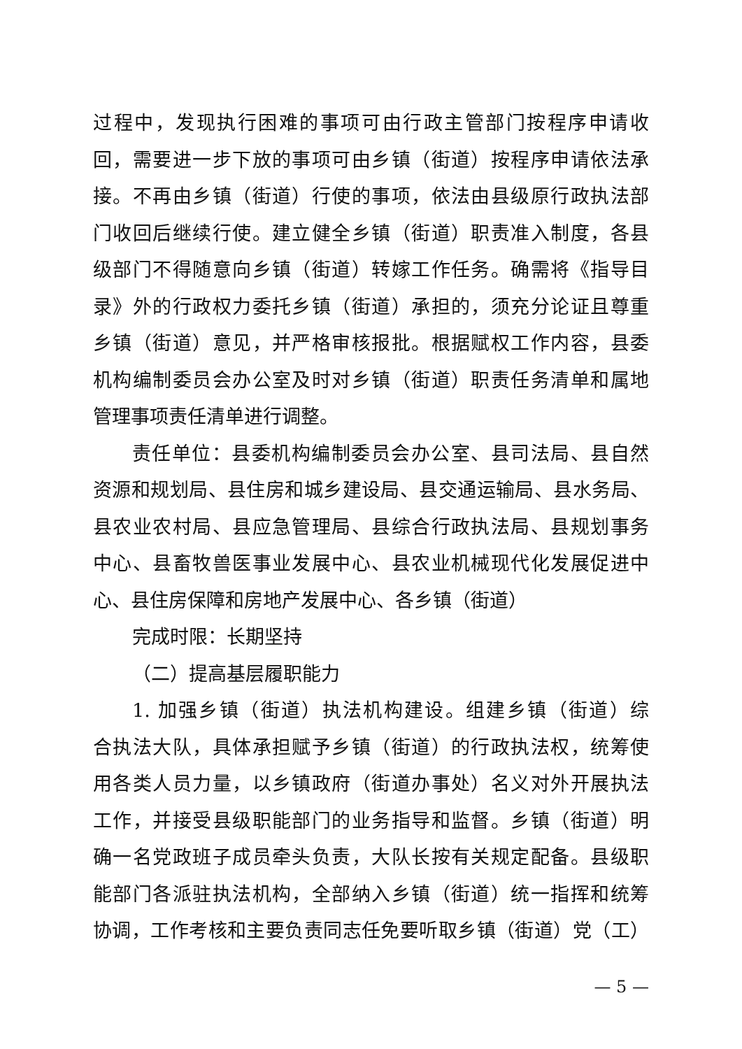过程中，发现执行困难的事项可由行政主管部门按程序申请收
回，需要进一步下放的事项可由乡镇（街道）按程序申请依法承
接。不再由乡镇（街道）行使的事项，依法由县级原行政执法部
门收回后继续行使。建立健全乡镇（街道）职责准入制度，各县
级部门不得随意向乡镇（街道）转嫁工作任务。确需将《指导目
录》外的行政权力委托乡镇（街道）承担的，须充分论证且尊重
乡镇（街道）意见，并严格审核报批。根据赋权工作内容，县委
机构编制委员会办公室及时对乡镇（街道）职责任务清单和属地
管理事项责任清单进行调整。
责任单位：县委机构编制委员会办公室、县司法局、县自然
资源和规划局、县住房和城乡建设局、县交通运输局、县水务局、
县农业农村局、县应急管理局、县综合行政执法局、县规划事务
中心、县畜牧兽医事业发展中心、县农业机械现代化发展促进中
心、县住房保障和房地产发展中心、各乡镇（街道）
完成时限：长期坚持
（二）提高基层履职能力
1. 加强乡镇（街道）执法机构建设。组建乡镇（街道）综
合执法大队，具体承担赋予乡镇（街道）的行政执法权，统筹使
用各类人员力量，以乡镇政府（街道办事处）名义对外开展执法
工作，并接受县级职能部门的业务指导和监督。乡镇（街道）明
确一名党政班子成员牵头负责，大队长按有关规定配备。县级职
能部门各派驻执法机构，全部纳入乡镇（街道）统一指挥和统筹
协调，工作考核和主要负责同志任免要听取乡镇（街道）党（工）
— 5 —